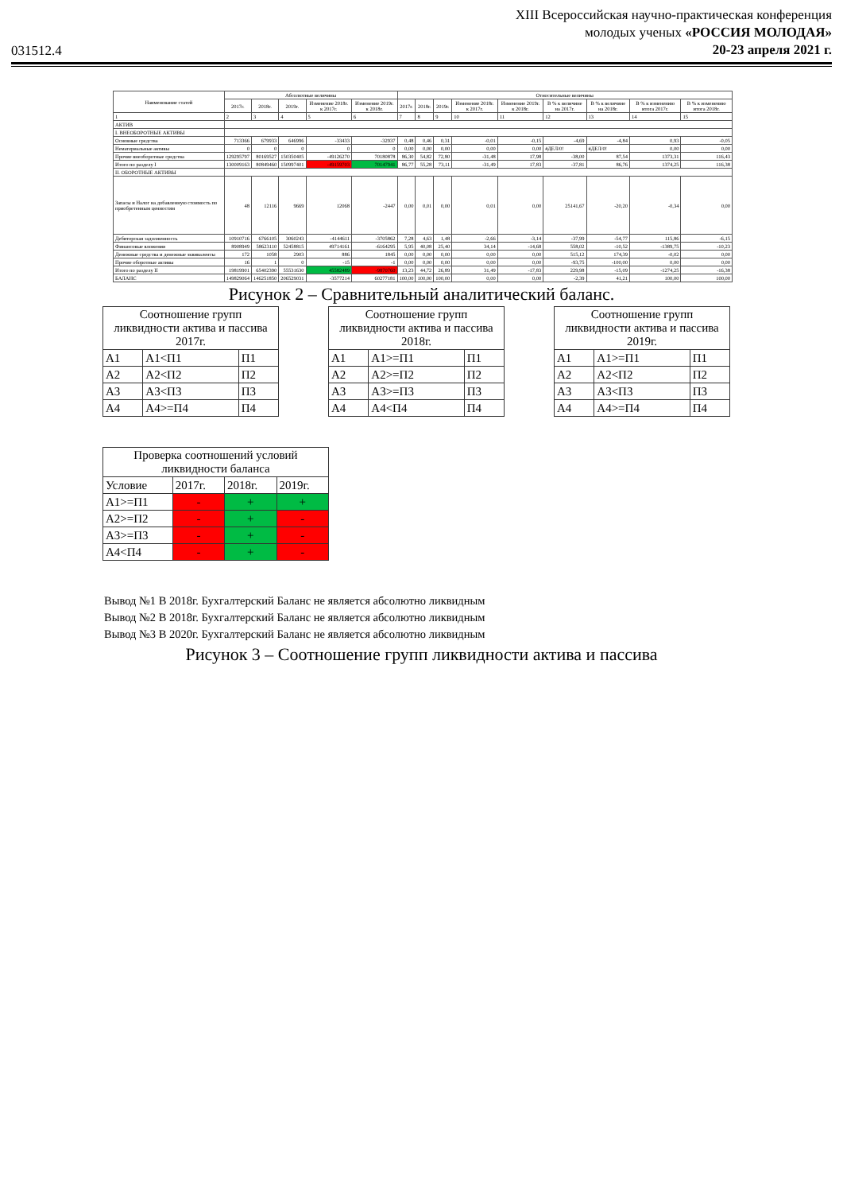031512.4
XIII Всероссийская научно-практическая конференция
молодых ученых «РОССИЯ МОЛОДАЯ»
20-23 апреля 2021 г.
| Наименование статей | Абсолютные величины | | | | | Относительные величины | | | | | | | | |
| --- | --- | --- | --- | --- | --- | --- | --- | --- | --- | --- | --- | --- | --- | --- |
| | 2017г. | 2018г. | 2019г. | Изменение 2018г. к 2017г. | Изменение 2019г. к 2018г. | 2017г. | 2018г. | 2019г. | Изменение 2018г. к 2017г. | Изменение 2019г. к 2018г. | В % к величине на 2017г. | В % к величине на 2018г. | В % к изменению итога 2017г. | В % к изменению итога 2018г. |
| 1 | 2 | 3 | 4 | 5 | 6 | 7 | 8 | 9 | 10 | 11 | 12 | 13 | 14 | 15 |
| АКТИВ | | | | | | | | | | | | | | |
| I. ВНЕОБОРОТНЫЕ АКТИВЫ | | | | | | | | | | | | | | |
| Основные средства | 713366 | 679933 | 646996 | -33433 | -32937 | 0,48 | 0,46 | 0,31 | -0,01 | -0,15 | -4,69 | -4,84 | 0,93 | -0,05 |
| Нематериальные активы | 0 | 0 | 0 | 0 | 0 | 0,00 | 0,00 | 0,00 | 0,00 | 0,00 | #ДЕЛ/0! | #ДЕЛ/0! | 0,00 | 0,00 |
| Прочие внеоборотные средства | 129295797 | 80169527 | 150350405 | -49126270 | 70180878 | 86,30 | 54,82 | 72,80 | -31,48 | 17,98 | -38,00 | 87,54 | 1373,31 | 116,43 |
| Итого по разделу I | 130009163 | 80849460 | 150997401 | -49159703 | 70147941 | 86,77 | 55,28 | 73,11 | -31,49 | 17,83 | -37,81 | 86,76 | 1374,25 | 116,38 |
| II. ОБОРОТНЫЕ АКТИВЫ | | | | | | | | | | | | | | |
| Запасы и Налог на добавленную стоимость по приобретенным ценностям | 48 | 12116 | 9669 | 12068 | -2447 | 0,00 | 0,01 | 0,00 | 0,01 | 0,00 | 25141,67 | -20,20 | -0,34 | 0,00 |
| Дебиторская задолженность | 10910716 | 6766105 | 3060243 | -4144611 | -3705862 | 7,28 | 4,63 | 1,48 | -2,66 | -3,14 | -37,99 | -54,77 | 115,86 | -6,15 |
| Финансовые вложения | 8908949 | 58623110 | 52458815 | 49714161 | -6164295 | 5,95 | 40,08 | 25,40 | 34,14 | -14,68 | 558,02 | -10,52 | -1389,75 | -10,23 |
| Денежные средства и денежные эквиваленты | 172 | 1058 | 2903 | 886 | 1845 | 0,00 | 0,00 | 0,00 | 0,00 | 0,00 | 515,12 | 174,39 | -0,02 | 0,00 |
| Прочие оборотные активы | 16 | 1 | 0 | -15 | -1 | 0,00 | 0,00 | 0,00 | 0,00 | 0,00 | -93,75 | -100,00 | 0,00 | 0,00 |
| Итого по разделу II | 19819901 | 65402390 | 55531630 | 45582489 | -9870760 | 13,23 | 44,72 | 26,89 | 31,49 | -17,83 | 229,98 | -15,09 | -1274,25 | -16,38 |
| БАЛАНС | 149829064 | 146251850 | 206529031 | -3577214 | 60277181 | 100,00 | 100,00 | 100,00 | 0,00 | 0,00 | -2,39 | 41,21 | 100,00 | 100,00 |
Рисунок 2 – Сравнительный аналитический баланс.
| Соотношение групп ликвидности актива и пассива 2017г. | | |
| А1 | А1<П1 | П1 |
| А2 | А2<П2 | П2 |
| А3 | А3<П3 | П3 |
| А4 | А4>=П4 | П4 |
| Соотношение групп ликвидности актива и пассива 2018г. | | |
| А1 | А1>=П1 | П1 |
| А2 | А2>=П2 | П2 |
| А3 | А3>=П3 | П3 |
| А4 | А4<П4 | П4 |
| Соотношение групп ликвидности актива и пассива 2019г. | | |
| А1 | А1>=П1 | П1 |
| А2 | А2<П2 | П2 |
| А3 | А3<П3 | П3 |
| А4 | А4>=П4 | П4 |
| Проверка соотношений условий ликвидности баланса | | | |
| Условие | 2017г. | 2018г. | 2019г. |
| А1>=П1 | - | + | + |
| А2>=П2 | - | + | - |
| А3>=П3 | - | + | - |
| А4<П4 | - | + | - |
Вывод №1 В 2018г. Бухгалтерский Баланс не является абсолютно ликвидным
Вывод №2 В 2018г. Бухгалтерский Баланс не является абсолютно ликвидным
Вывод №3 В 2020г. Бухгалтерский Баланс не является абсолютно ликвидным
Рисунок 3 – Соотношение групп ликвидности актива и пассива